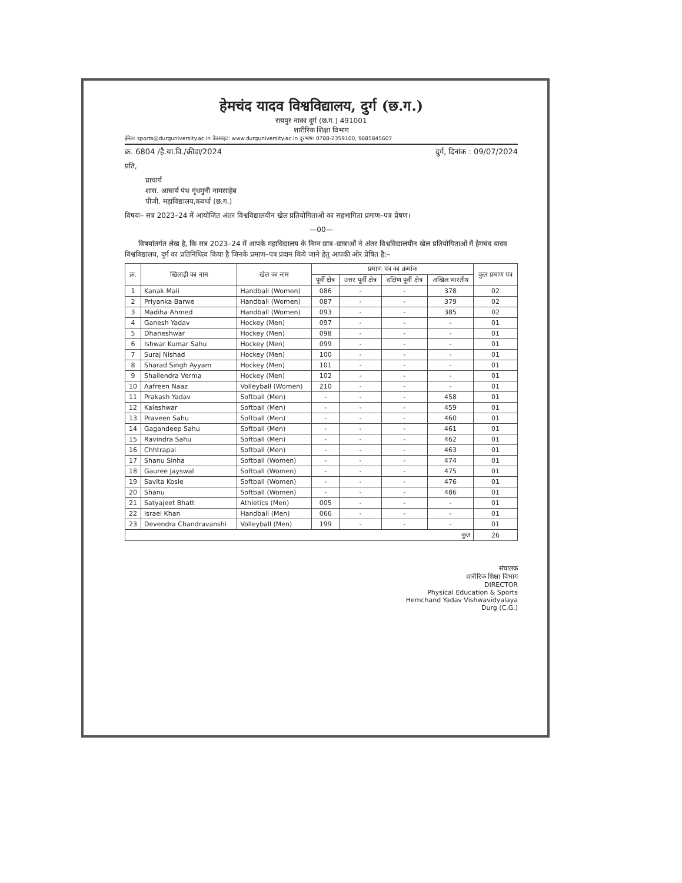हेमचंद यादव विश्वविद्यालय, दुर्ग (छ.ग.)
रायपुर नाका दुर्ग (छ.ग.) 491001
शारीरिक शिक्षा विभाग
ईमेल: sports@durguniversity.ac.in वेबसाइट: www.durguniversity.ac.in दूरभाष: 0788-2359100, 9685845607
क्र. 6804 /है.या.वि./क्रीड़ा/2024 दुर्ग, दिनांक : 09/07/2024
प्रति,
प्राचार्य
शास. आचार्य पंथ गृंधमुनी नामसाहेब
पीजी. महाविद्यालय,कवर्धा (छ.ग.)
विषयः– सत्र 2023–24 में आयोजित अंतर विश्वविद्यालयीन खेल प्रतियोगिताओं का सहभागिता प्रमाण–पत्र प्रेषण।
—00—
विषयांतर्गत लेख है, कि सत्र 2023–24 में आपके महाविद्यालय के निम्न छात्र–छात्राओं ने अंतर विश्वविद्यालयीन खेल प्रतियोगिताओं में हेमचंद यादव विश्वविद्यालय, दुर्ग का प्रतिनिधित्व किया है जिनके प्रमाण–पत्र प्रदान किये जाने हेतु आपकी ओर प्रेषित है:–
| क्र. | खिलाड़ी का नाम | खेल का नाम | प्रमाण पत्र का क्रमांक | | | | कुल प्रमाण पत्र |
| --- | --- | --- | --- | --- | --- | --- | --- |
| | | | पूर्वी क्षेत्र | उत्तर पूर्वी क्षेत्र | दक्षिण पूर्वी क्षेत्र | अखिल भारतीय | |
| 1 | Kanak Mali | Handball (Women) | 086 | - | - | 378 | 02 |
| 2 | Priyanka Barwe | Handball (Women) | 087 | - | - | 379 | 02 |
| 3 | Madiha Ahmed | Handball (Women) | 093 | - | - | 385 | 02 |
| 4 | Ganesh Yadav | Hockey (Men) | 097 | - | - | - | 01 |
| 5 | Dhaneshwar | Hockey (Men) | 098 | - | - | - | 01 |
| 6 | Ishwar Kumar Sahu | Hockey (Men) | 099 | - | - | - | 01 |
| 7 | Suraj Nishad | Hockey (Men) | 100 | - | - | - | 01 |
| 8 | Sharad Singh Ayyam | Hockey (Men) | 101 | - | - | - | 01 |
| 9 | Shailendra Verma | Hockey (Men) | 102 | - | - | - | 01 |
| 10 | Aafreen Naaz | Volleyball (Women) | 210 | - | - | - | 01 |
| 11 | Prakash Yadav | Softball (Men) | - | - | - | 458 | 01 |
| 12 | Kaleshwar | Softball (Men) | - | - | - | 459 | 01 |
| 13 | Praveen Sahu | Softball (Men) | - | - | - | 460 | 01 |
| 14 | Gagandeep Sahu | Softball (Men) | - | - | - | 461 | 01 |
| 15 | Ravindra Sahu | Softball (Men) | - | - | - | 462 | 01 |
| 16 | Chhtrapal | Softball (Men) | - | - | - | 463 | 01 |
| 17 | Shanu Sinha | Softball (Women) | - | - | - | 474 | 01 |
| 18 | Gauree Jayswal | Softball (Women) | - | - | - | 475 | 01 |
| 19 | Savita Kosle | Softball (Women) | - | - | - | 476 | 01 |
| 20 | Shanu | Softball (Women) | - | - | - | 486 | 01 |
| 21 | Satyajeet Bhatt | Athletics (Men) | 005 | - | - | - | 01 |
| 22 | Israel Khan | Handball (Men) | 066 | - | - | - | 01 |
| 23 | Devendra Chandravanshi | Volleyball (Men) | 199 | - | - | - | 01 |
| कुल | | | | | | | 26 |
संचालक
शारीरिक शिक्षा विभाग
DIRECTOR
Physical Education & Sports
Hemchand Yadav Vishwavidyalaya
Durg (C.G.)